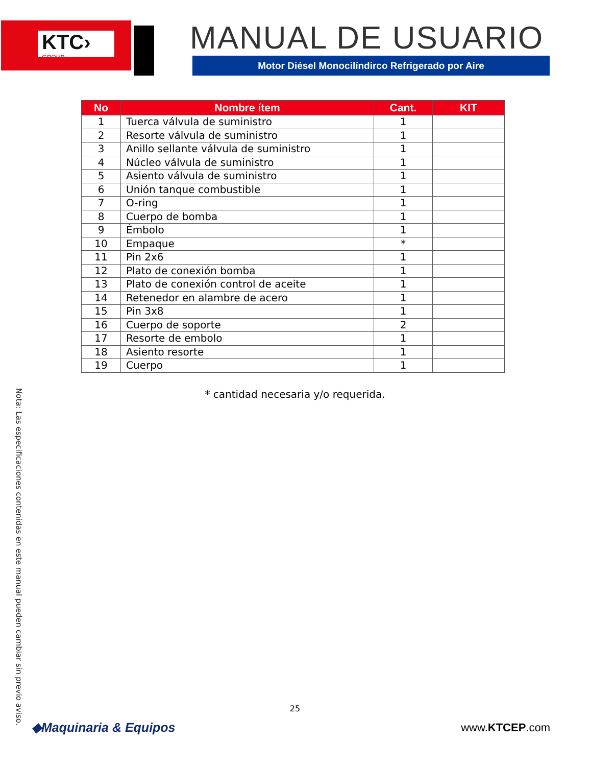KTC›
GROUP
MANUAL DE USUARIO
Motor Diésel Monocilíndirco Refrigerado por Aire
| No | Nombre ítem | Cant. | KIT |
| --- | --- | --- | --- |
| 1 | Tuerca válvula de suministro | 1 | |
| 2 | Resorte válvula de suministro | 1 | |
| 3 | Anillo sellante válvula de suministro | 1 | |
| 4 | Núcleo válvula de suministro | 1 | |
| 5 | Asiento válvula de suministro | 1 | |
| 6 | Unión tanque combustible | 1 | |
| 7 | O-ring | 1 | |
| 8 | Cuerpo de bomba | 1 | |
| 9 | Émbolo | 1 | |
| 10 | Empaque | * | |
| 11 | Pin 2x6 | 1 | |
| 12 | Plato de conexión bomba | 1 | |
| 13 | Plato de conexión control de aceite | 1 | |
| 14 | Retenedor en alambre de acero | 1 | |
| 15 | Pin 3x8 | 1 | |
| 16 | Cuerpo de soporte | 2 | |
| 17 | Resorte de embolo | 1 | |
| 18 | Asiento resorte | 1 | |
| 19 | Cuerpo | 1 | |
* cantidad necesaria y/o requerida.
Nota: Las especificaciones contenidas en este manual pueden cambiar sin previo aviso.
25
◆Maquinaria & Equipos www.KTCEP.com